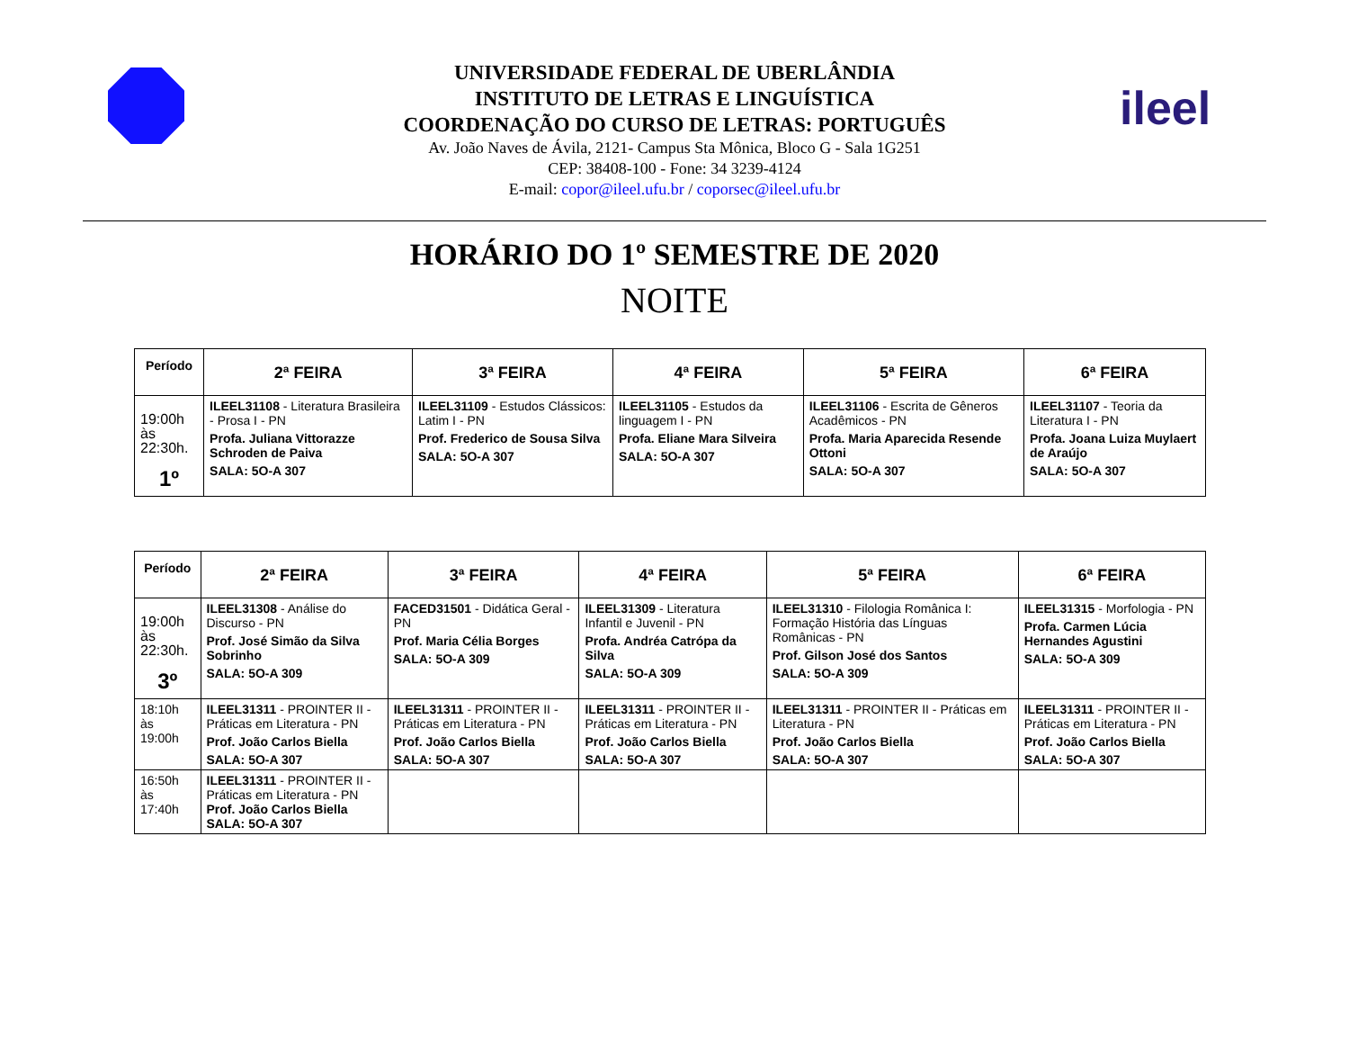ileel
UNIVERSIDADE FEDERAL DE UBERLÂNDIA
INSTITUTO DE LETRAS E LINGUÍSTICA
COORDENAÇÃO DO CURSO DE LETRAS: PORTUGUÊS
Av. João Naves de Ávila, 2121- Campus Sta Mônica, Bloco G - Sala 1G251
CEP: 38408-100 - Fone: 34 3239-4124
E-mail: copor@ileel.ufu.br / coporsec@ileel.ufu.br
HORÁRIO DO 1º SEMESTRE DE 2020
NOITE
| Período | 2ª FEIRA | 3ª FEIRA | 4ª FEIRA | 5ª FEIRA | 6ª FEIRA |
| --- | --- | --- | --- | --- | --- |
| 19:00h às 22:30h. 1º | ILEEL31108 - Literatura Brasileira - Prosa I - PN Profa. Juliana Vittorazze Schroden de Paiva SALA: 5O-A 307 | ILEEL31109 - Estudos Clássicos: Latim I - PN Prof. Frederico de Sousa Silva SALA: 5O-A 307 | ILEEL31105 - Estudos da linguagem I - PN Profa. Eliane Mara Silveira SALA: 5O-A 307 | ILEEL31106 - Escrita de Gêneros Acadêmicos - PN Profa. Maria Aparecida Resende Ottoni SALA: 5O-A 307 | ILEEL31107 - Teoria da Literatura I - PN Profa. Joana Luiza Muylaert de Araújo SALA: 5O-A 307 |
| Período | 2ª FEIRA | 3ª FEIRA | 4ª FEIRA | 5ª FEIRA | 6ª FEIRA |
| --- | --- | --- | --- | --- | --- |
| 19:00h às 22:30h. 3º | ILEEL31308 - Análise do Discurso - PN Prof. José Simão da Silva Sobrinho SALA: 5O-A 309 | FACED31501 - Didática Geral - PN Prof. Maria Célia Borges SALA: 5O-A 309 | ILEEL31309 - Literatura Infantil e Juvenil - PN Profa. Andréa Catrópa da Silva SALA: 5O-A 309 | ILEEL31310 - Filologia Românica I: Formação História das Línguas Românicas - PN Prof. Gilson José dos Santos SALA: 5O-A 309 | ILEEL31315 - Morfologia - PN Profa. Carmen Lúcia Hernandes Agustini SALA: 5O-A 309 |
| 18:10h às 19:00h | ILEEL31311 - PROINTER II - Práticas em Literatura - PN Prof. João Carlos Biella SALA: 5O-A 307 | ILEEL31311 - PROINTER II - Práticas em Literatura - PN Prof. João Carlos Biella SALA: 5O-A 307 | ILEEL31311 - PROINTER II - Práticas em Literatura - PN Prof. João Carlos Biella SALA: 5O-A 307 | ILEEL31311 - PROINTER II - Práticas em Literatura - PN Prof. João Carlos Biella SALA: 5O-A 307 | ILEEL31311 - PROINTER II - Práticas em Literatura - PN Prof. João Carlos Biella SALA: 5O-A 307 |
| 16:50h às 17:40h | ILEEL31311 - PROINTER II - Práticas em Literatura - PN Prof. João Carlos Biella SALA: 5O-A 307 | | | | |